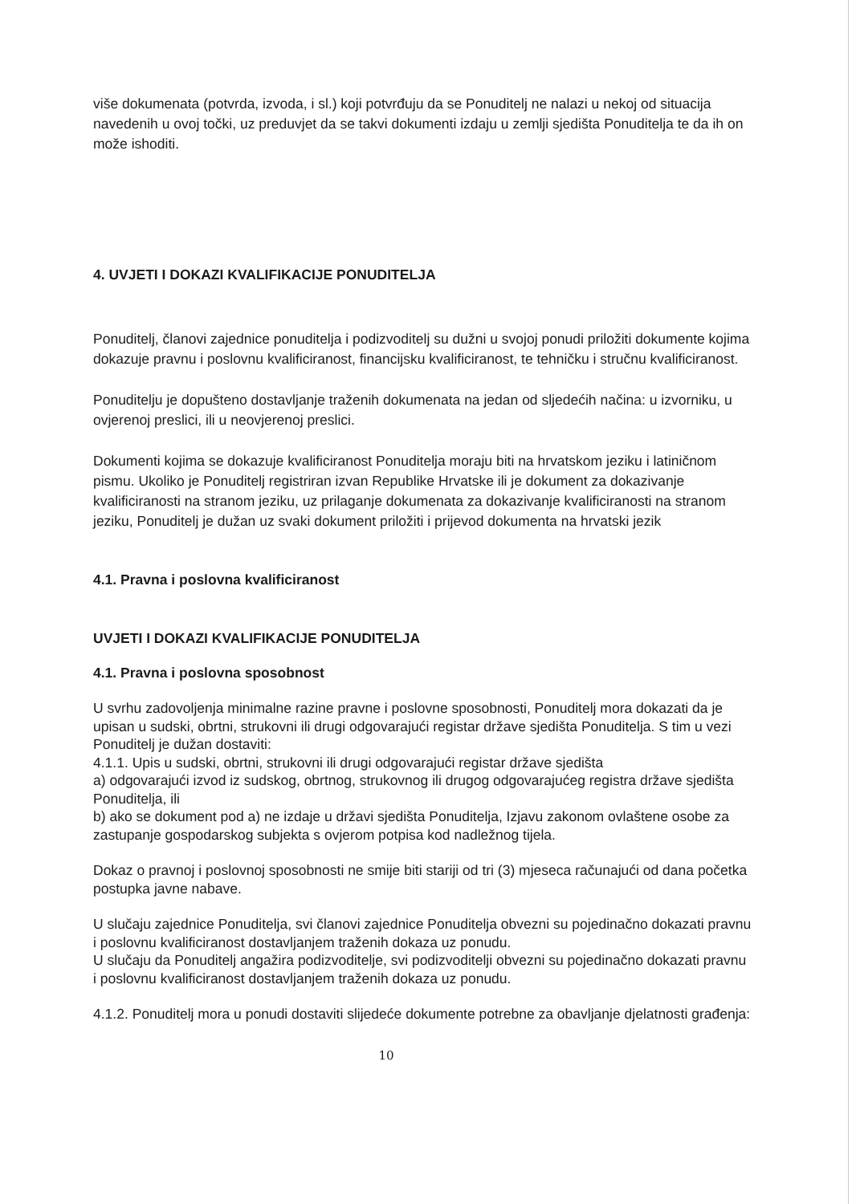više dokumenata (potvrda, izvoda, i sl.) koji potvrđuju da se Ponuditelj ne nalazi u nekoj od situacija navedenih u ovoj točki, uz preduvjet da se takvi dokumenti izdaju u zemlji sjedišta Ponuditelja te da ih on može ishoditi.
4. UVJETI I DOKAZI KVALIFIKACIJE PONUDITELJA
Ponuditelj, članovi zajednice ponuditelja i podizvoditelj su dužni u svojoj ponudi priložiti dokumente kojima dokazuje pravnu i poslovnu kvalificiranost, financijsku kvalificiranost, te tehničku i stručnu kvalificiranost.
Ponuditelju je dopušteno dostavljanje traženih dokumenata na jedan od sljedećih načina: u izvorniku, u ovjerenoj preslici, ili u neovjerenoj preslici.
Dokumenti kojima se dokazuje kvalificiranost Ponuditelja moraju biti na hrvatskom jeziku i latiničnom pismu. Ukoliko je Ponuditelj registriran izvan Republike Hrvatske ili je dokument za dokazivanje kvalificiranosti na stranom jeziku, uz prilaganje dokumenata za dokazivanje kvalificiranosti na stranom jeziku, Ponuditelj je dužan uz svaki dokument priložiti i prijevod dokumenta na hrvatski jezik
4.1. Pravna i poslovna kvalificiranost
UVJETI I DOKAZI KVALIFIKACIJE PONUDITELJA
4.1. Pravna i poslovna sposobnost
U svrhu zadovoljenja minimalne razine pravne i poslovne sposobnosti, Ponuditelj mora dokazati da je upisan u sudski, obrtni, strukovni ili drugi odgovarajući registar države sjedišta Ponuditelja. S tim u vezi Ponuditelj je dužan dostaviti:
4.1.1. Upis u sudski, obrtni, strukovni ili drugi odgovarajući registar države sjedišta
a) odgovarajući izvod iz sudskog, obrtnog, strukovnog ili drugog odgovarajućeg registra države sjedišta Ponuditelja, ili
b) ako se dokument pod a) ne izdaje u državi sjedišta Ponuditelja, Izjavu zakonom ovlaštene osobe za zastupanje gospodarskog subjekta s ovjerom potpisa kod nadležnog tijela.
Dokaz o pravnoj i poslovnoj sposobnosti ne smije biti stariji od tri (3) mjeseca računajući od dana početka postupka javne nabave.
U slučaju zajednice Ponuditelja, svi članovi zajednice Ponuditelja obvezni su pojedinačno dokazati pravnu i poslovnu kvalificiranost dostavljanjem traženih dokaza uz ponudu.
U slučaju da Ponuditelj angažira podizvoditelje, svi podizvoditelji obvezni su pojedinačno dokazati pravnu i poslovnu kvalificiranost dostavljanjem traženih dokaza uz ponudu.
4.1.2. Ponuditelj mora u ponudi dostaviti slijedeće dokumente potrebne za obavljanje djelatnosti građenja:
10